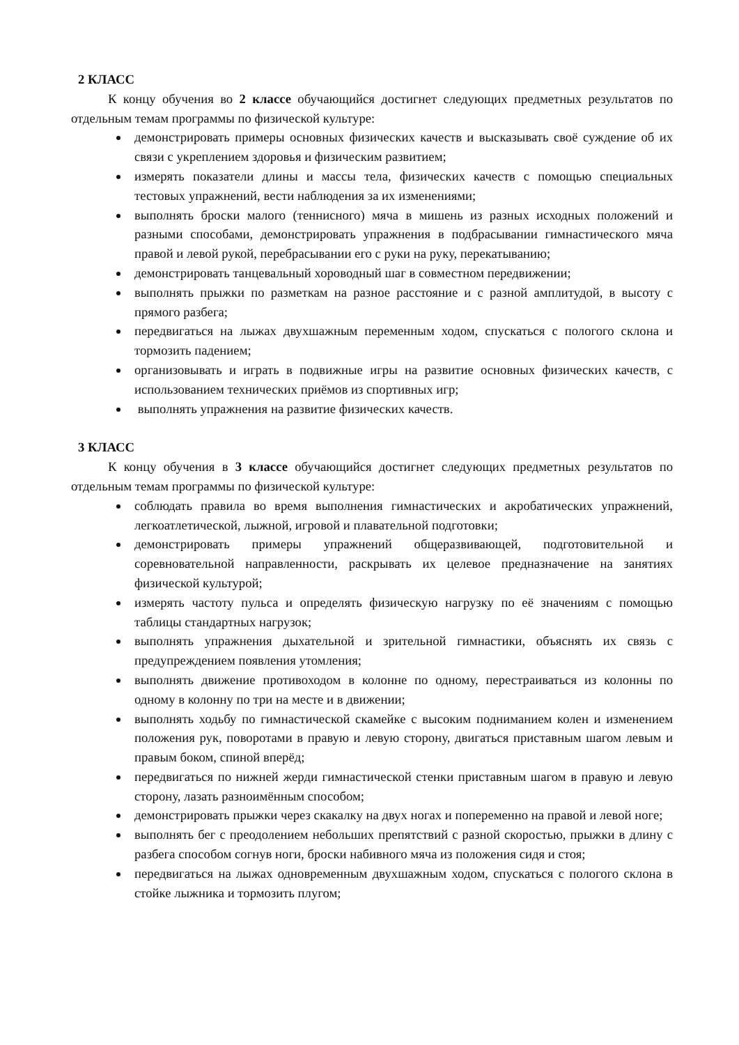2 КЛАСС
К концу обучения во 2 классе обучающийся достигнет следующих предметных результатов по отдельным темам программы по физической культуре:
демонстрировать примеры основных физических качеств и высказывать своё суждение об их связи с укреплением здоровья и физическим развитием;
измерять показатели длины и массы тела, физических качеств с помощью специальных тестовых упражнений, вести наблюдения за их изменениями;
выполнять броски малого (теннисного) мяча в мишень из разных исходных положений и разными способами, демонстрировать упражнения в подбрасывании гимнастического мяча правой и левой рукой, перебрасывании его с руки на руку, перекатыванию;
демонстрировать танцевальный хороводный шаг в совместном передвижении;
выполнять прыжки по разметкам на разное расстояние и с разной амплитудой, в высоту с прямого разбега;
передвигаться на лыжах двухшажным переменным ходом, спускаться с пологого склона и тормозить падением;
организовывать и играть в подвижные игры на развитие основных физических качеств, с использованием технических приёмов из спортивных игр;
выполнять упражнения на развитие физических качеств.
3 КЛАСС
К концу обучения в 3 классе обучающийся достигнет следующих предметных результатов по отдельным темам программы по физической культуре:
соблюдать правила во время выполнения гимнастических и акробатических упражнений, легкоатлетической, лыжной, игровой и плавательной подготовки;
демонстрировать примеры упражнений общеразвивающей, подготовительной и соревновательной направленности, раскрывать их целевое предназначение на занятиях физической культурой;
измерять частоту пульса и определять физическую нагрузку по её значениям с помощью таблицы стандартных нагрузок;
выполнять упражнения дыхательной и зрительной гимнастики, объяснять их связь с предупреждением появления утомления;
выполнять движение противоходом в колонне по одному, перестраиваться из колонны по одному в колонну по три на месте и в движении;
выполнять ходьбу по гимнастической скамейке с высоким подниманием колен и изменением положения рук, поворотами в правую и левую сторону, двигаться приставным шагом левым и правым боком, спиной вперёд;
передвигаться по нижней жерди гимнастической стенки приставным шагом в правую и левую сторону, лазать разноимённым способом;
демонстрировать прыжки через скакалку на двух ногах и попеременно на правой и левой ноге;
выполнять бег с преодолением небольших препятствий с разной скоростью, прыжки в длину с разбега способом согнув ноги, броски набивного мяча из положения сидя и стоя;
передвигаться на лыжах одновременным двухшажным ходом, спускаться с пологого склона в стойке лыжника и тормозить плугом;